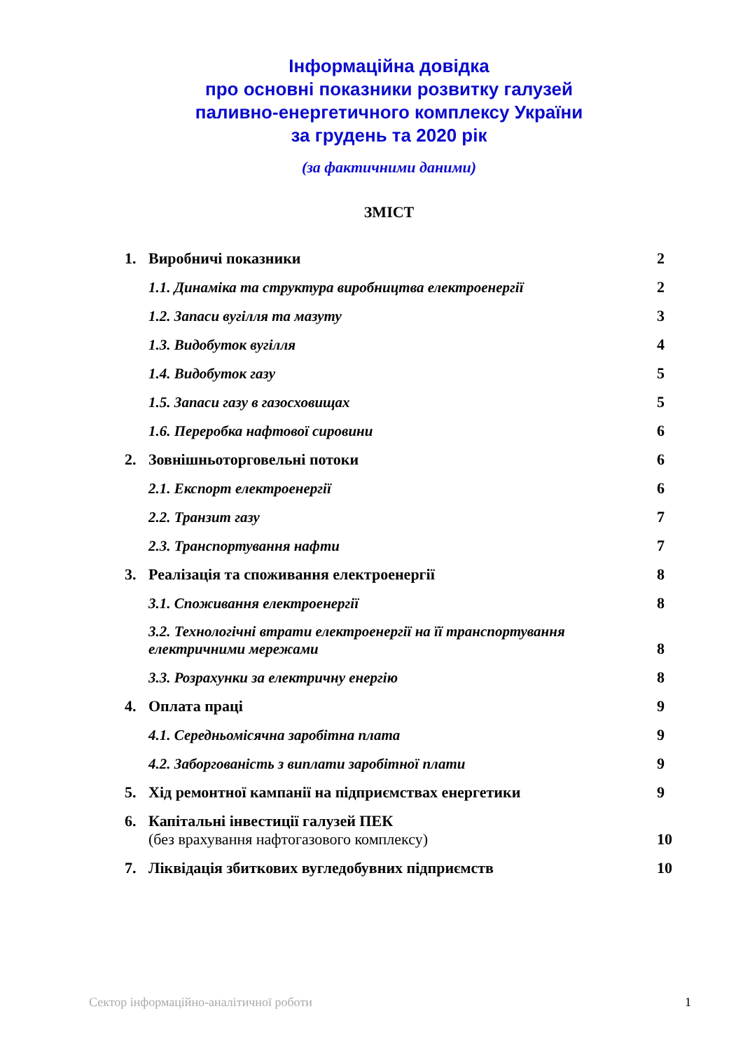Інформаційна довідка
про основні показники розвитку галузей
паливно-енергетичного комплексу України
за грудень та 2020 рік
(за фактичними даними)
ЗМІСТ
1. Виробничі показники 2
1.1. Динаміка та структура виробництва електроенергії 2
1.2. Запаси вугілля та мазуту 3
1.3. Видобуток вугілля 4
1.4. Видобуток газу 5
1.5. Запаси газу в газосховищах 5
1.6. Переробка нафтової сировини 6
2. Зовнішньоторговельні потоки 6
2.1. Експорт електроенергії 6
2.2. Транзит газу 7
2.3. Транспортування нафти 7
3. Реалізація та споживання електроенергії 8
3.1. Споживання електроенергії 8
3.2. Технологічні втрати електроенергії на її транспортування
електричними мережами 8
3.3. Розрахунки за електричну енергію 8
4. Оплата праці 9
4.1. Середньомісячна заробітна плата 9
4.2. Заборгованість з виплати заробітної плати 9
5. Хід ремонтної кампанії на підприємствах енергетики 9
6. Капітальні інвестиції галузей ПЕК
(без врахування нафтогазового комплексу) 10
7. Ліквідація збиткових вугледобувних підприємств 10
Сектор інформаційно-аналітичної роботи 1